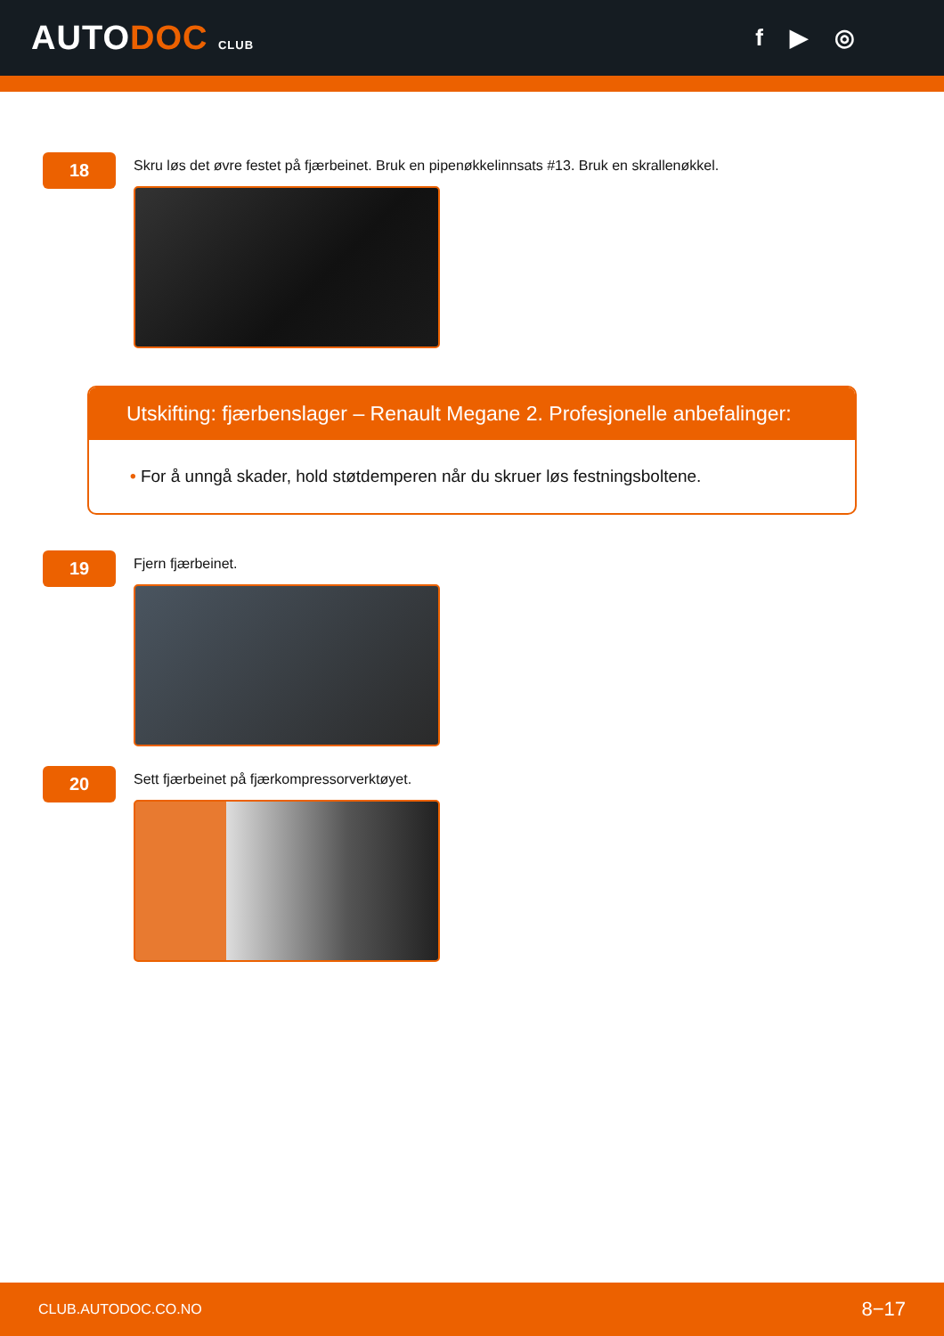AUTODOC CLUB
f ▶ ◎
18
Skru løs det øvre festet på fjærbeinet. Bruk en pipenøkkelinnsats #13. Bruk en skrallenøkkel.
Utskifting: fjærbenslager – Renault Megane 2. Profesjonelle anbefalinger:
• For å unngå skader, hold støtdemperen når du skruer løs festningsboltene.
19
Fjern fjærbeinet.
20
Sett fjærbeinet på fjærkompressorverktøyet.
CLUB.AUTODOC.CO.NO 8−17